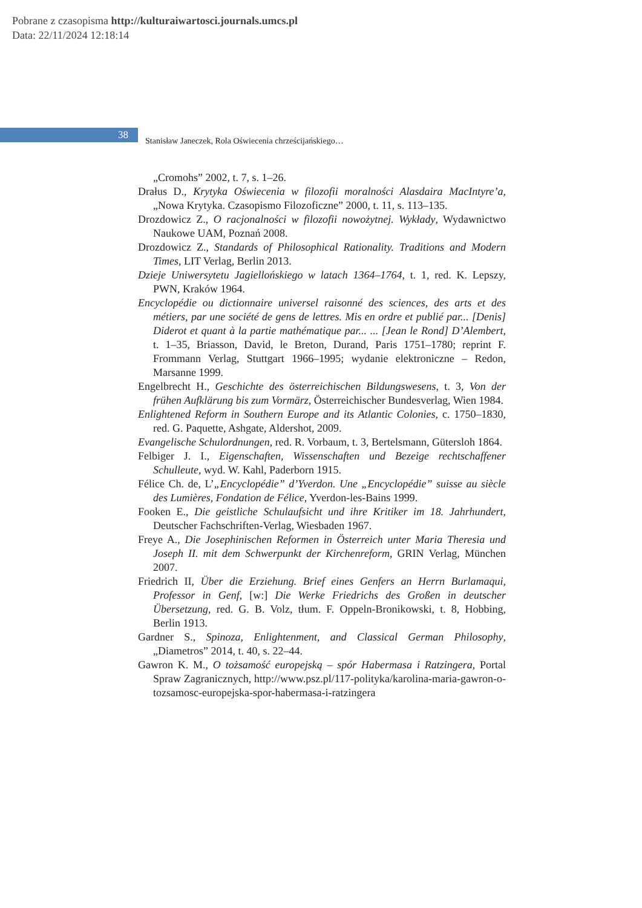Pobrane z czasopisma http://kulturaiwartosci.journals.umcs.pl
Data: 22/11/2024 12:18:14
38
Stanisław Janeczek, Rola Oświecenia chrześcijańskiego…
„Cromohs” 2002, t. 7, s. 1–26.
Drałus D., Krytyka Oświecenia w filozofii moralności Alasdaira MacIntyre’a, „Nowa Krytyka. Czasopismo Filozoficzne” 2000, t. 11, s. 113–135.
Drozdowicz Z., O racjonalności w filozofii nowożytnej. Wykłady, Wydawnictwo Naukowe UAM, Poznań 2008.
Drozdowicz Z., Standards of Philosophical Rationality. Traditions and Modern Times, LIT Verlag, Berlin 2013.
Dzieje Uniwersytetu Jagiellońskiego w latach 1364–1764, t. 1, red. K. Lepszy, PWN, Kraków 1964.
Encyclopédie ou dictionnaire universel raisonné des sciences, des arts et des métiers, par une société de gens de lettres. Mis en ordre et publié par... [Denis] Diderot et quant à la partie mathématique par... ... [Jean le Rond] D’Alembert, t. 1–35, Briasson, David, le Breton, Durand, Paris 1751–1780; reprint F. Frommann Verlag, Stuttgart 1966–1995; wydanie elektroniczne – Redon, Marsanne 1999.
Engelbrecht H., Geschichte des österreichischen Bildungswesens, t. 3, Von der frühen Aufklärung bis zum Vormärz, Österreichischer Bundesverlag, Wien 1984.
Enlightened Reform in Southern Europe and its Atlantic Colonies, c. 1750–1830, red. G. Paquette, Ashgate, Aldershot, 2009.
Evangelische Schulordnungen, red. R. Vorbaum, t. 3, Bertelsmann, Gütersloh 1864.
Felbiger J. I., Eigenschaften, Wissenschaften und Bezeige rechtschaffener Schulleute, wyd. W. Kahl, Paderborn 1915.
Félice Ch. de, L’„Encyclopédie” d’Yverdon. Une „Encyclopédie” suisse au siècle des Lumières, Fondation de Félice, Yverdon-les-Bains 1999.
Fooken E., Die geistliche Schulaufsicht und ihre Kritiker im 18. Jahrhundert, Deutscher Fachschriften-Verlag, Wiesbaden 1967.
Freye A., Die Josephinischen Reformen in Österreich unter Maria Theresia und Joseph II. mit dem Schwerpunkt der Kirchenreform, GRIN Verlag, München 2007.
Friedrich II, Über die Erziehung. Brief eines Genfers an Herrn Burlamaqui, Professor in Genf, [w:] Die Werke Friedrichs des Großen in deutscher Übersetzung, red. G. B. Volz, tłum. F. Oppeln-Bronikowski, t. 8, Hobbing, Berlin 1913.
Gardner S., Spinoza, Enlightenment, and Classical German Philosophy, „Diametros” 2014, t. 40, s. 22–44.
Gawron K. M., O tożsamość europejską – spór Habermasa i Ratzingera, Portal Spraw Zagranicznych, http://www.psz.pl/117-polityka/karolina-maria-gawron-o-tozsamosc-europejska-spor-habermasa-i-ratzingera